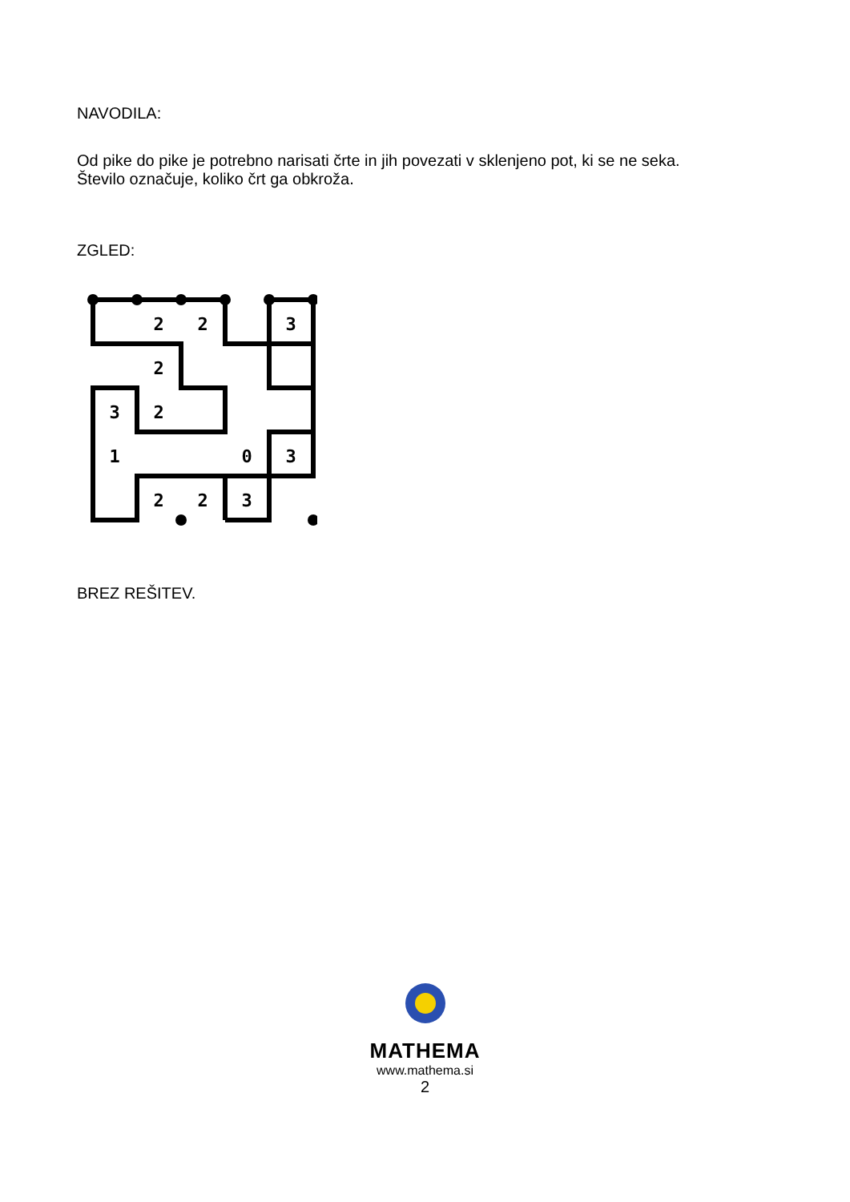NAVODILA:
Od pike do pike je potrebno narisati črte in jih povezati v sklenjeno pot, ki se ne seka.
Število označuje, koliko črt ga obkroža.
ZGLED:
2
2
3
2
3
2
1
0
3
2
2
3
BREZ REŠITEV.
MATHEMA
www.mathema.si
2